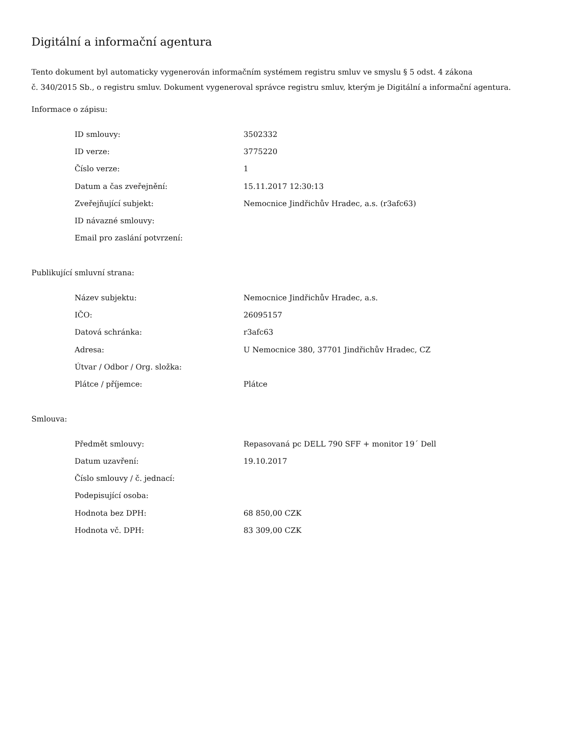Digitální a informační agentura
Tento dokument byl automaticky vygenerován informačním systémem registru smluv ve smyslu § 5 odst. 4 zákona
č. 340/2015 Sb., o registru smluv. Dokument vygeneroval správce registru smluv, kterým je Digitální a informační agentura.
Informace o zápisu:
| ID smlouvy: | 3502332 |
| ID verze: | 3775220 |
| Číslo verze: | 1 |
| Datum a čas zveřejnění: | 15.11.2017 12:30:13 |
| Zveřejňující subjekt: | Nemocnice Jindřichův Hradec, a.s. (r3afc63) |
| ID návazné smlouvy: | |
| Email pro zaslání potvrzení: | |
Publikující smluvní strana:
| Název subjektu: | Nemocnice Jindřichův Hradec, a.s. |
| IČO: | 26095157 |
| Datová schránka: | r3afc63 |
| Adresa: | U Nemocnice 380, 37701 Jindřichův Hradec, CZ |
| Útvar / Odbor / Org. složka: | |
| Plátce / příjemce: | Plátce |
Smlouva:
| Předmět smlouvy: | Repasovaná pc DELL 790 SFF + monitor 19´ Dell |
| Datum uzavření: | 19.10.2017 |
| Číslo smlouvy / č. jednací: | |
| Podepisující osoba: | |
| Hodnota bez DPH: | 68 850,00 CZK |
| Hodnota vč. DPH: | 83 309,00 CZK |